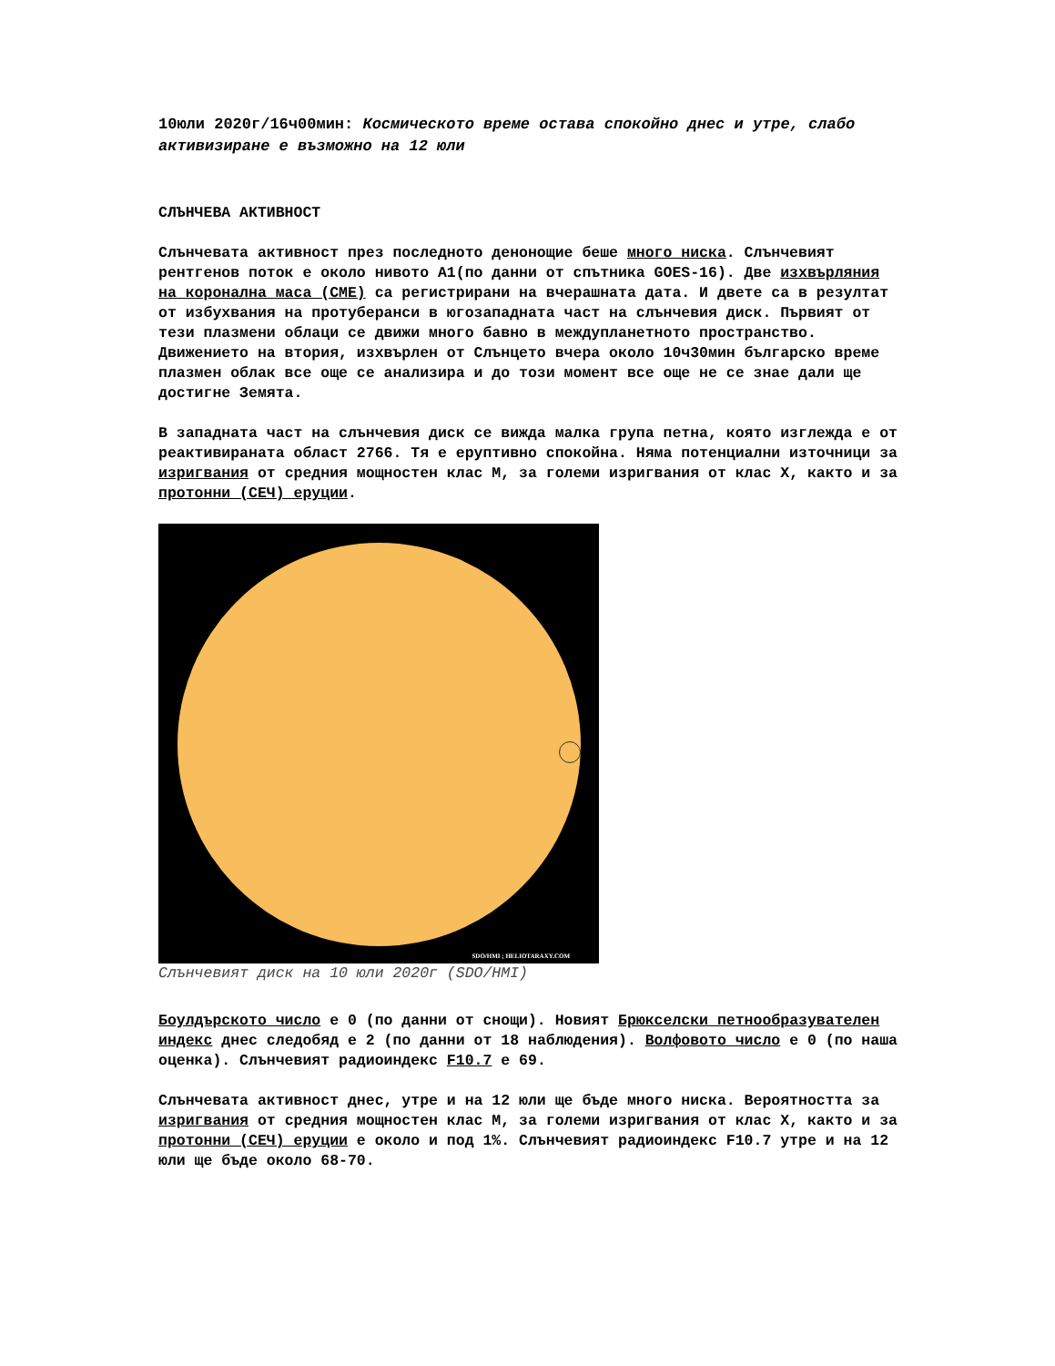10юли 2020г/16ч00мин: Космическото време остава спокойно днес и утре, слабо активизиране е възможно на 12 юли
СЛЪНЧЕВА АКТИВНОСТ
Слънчевата активност през последното денонощие беше много ниска. Слънчевият рентгенов поток е около нивото A1(по данни от спътника GOES-16). Две изхвърляния на коронална маса (CME) са регистрирани на вчерашната дата. И двете са в резултат от избухвания на протуберанси в югозападната част на слънчевия диск. Първият от тези плазмени облаци се движи много бавно в междупланетното пространство. Движението на втория, изхвърлен от Слънцето вчера около 10ч30мин българско време плазмен облак все още се анализира и до този момент все още не се знае дали ще достигне Земята.
В западната част на слънчевия диск се вижда малка група петна, която изглежда е от реактивираната област 2766. Тя е еруптивно спокойна. Няма потенциални източници за изригвания от средния мощностен клас M, за големи изригвания от клас X, както и за протонни (СЕЧ) еруции.
SDO/HMI ; HELIOTARAXY.COM
Слънчевият диск на 10 юли 2020г (SDO/HMI)
Боулдърското число е 0 (по данни от снощи). Новият Брюкселски петнообразувателен индекс днес следобяд е 2 (по данни от 18 наблюдения). Волфовото число е 0 (по наша оценка). Слънчевият радиоиндекс F10.7 е 69.
Слънчевата активност днес, утре и на 12 юли ще бъде много ниска. Вероятността за изригвания от средния мощностен клас M, за големи изригвания от клас X, както и за протонни (СЕЧ) еруции е около и под 1%. Слънчевият радиоиндекс F10.7 утре и на 12 юли ще бъде около 68-70.